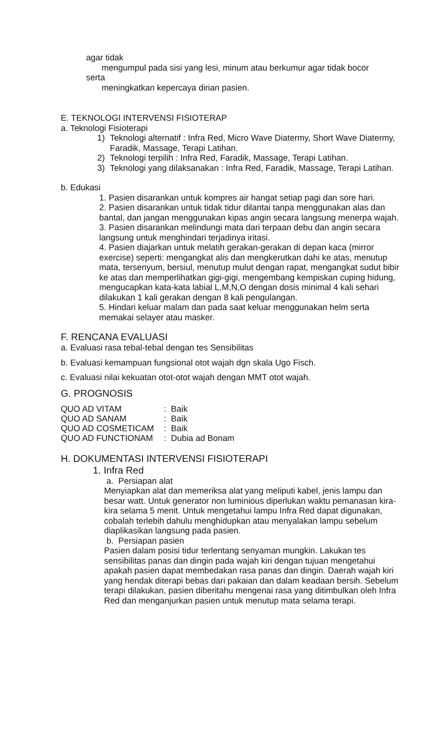agar tidak
mengumpul pada sisi yang lesi, minum atau berkumur agar tidak bocor
serta
meningkatkan kepercaya dirian pasien.
E. TEKNOLOGI INTERVENSI FISIOTERAP
a. Teknologi Fisioterapi
1) Teknologi alternatif : Infra Red, Micro Wave Diatermy, Short Wave Diatermy, Faradik, Massage, Terapi Latihan.
2) Teknologi terpilih : Infra Red, Faradik, Massage, Terapi Latihan.
3) Teknologi yang dilaksanakan : Infra Red, Faradik, Massage, Terapi Latihan.
b. Edukasi
1. Pasien disarankan untuk kompres air hangat setiap pagi dan sore hari.
2. Pasien disarankan untuk tidak tidur dilantai tanpa menggunakan alas dan bantal, dan jangan menggunakan kipas angin secara langsung menerpa wajah.
3. Pasien disarankan melindungi mata dari terpaan debu dan angin secara langsung untuk menghindari terjadinya iritasi.
4. Pasien diajarkan untuk melatih gerakan-gerakan di depan kaca (mirror exercise) seperti: mengangkat alis dan mengkerutkan dahi ke atas, menutup mata, tersenyum, bersiul, menutup mulut dengan rapat, mengangkat sudut bibir ke atas dan memperlihatkan gigi-gigi, mengembang kempiskan cuping hidung, mengucapkan kata-kata labial L,M,N,O dengan dosis minimal 4 kali sehari dilakukan 1 kali gerakan dengan 8 kali pengulangan.
5. Hindari keluar malam dan pada saat keluar menggunakan helm serta memakai selayer atau masker.
F. RENCANA EVALUASI
a. Evaluasi rasa tebal-tebal dengan tes Sensibilitas
b. Evaluasi kemampuan fungsional otot wajah dgn skala Ugo Fisch.
c. Evaluasi nilai kekuatan otot-otot wajah dengan MMT otot wajah.
G. PROGNOSIS
| QUO AD VITAM | : Baik |
| QUO AD SANAM | : Baik |
| QUO AD COSMETICAM | : Baik |
| QUO AD FUNCTIONAM | : Dubia ad Bonam |
H. DOKUMENTASI INTERVENSI FISIOTERAPI
1. Infra Red
a. Persiapan alat
Menyiapkan alat dan memeriksa alat yang meliputi kabel, jenis lampu dan besar watt. Untuk generator non luminious diperlukan waktu pemanasan kira-kira selama 5 menit. Untuk mengetahui lampu Infra Red dapat digunakan, cobalah terlebih dahulu menghidupkan atau menyalakan lampu sebelum diaplikasikan langsung pada pasien.
b. Persiapan pasien
Pasien dalam posisi tidur terlentang senyaman mungkin. Lakukan tes sensibilitas panas dan dingin pada wajah kiri dengan tujuan mengetahui apakah pasien dapat membedakan rasa panas dan dingin. Daerah wajah kiri yang hendak diterapi bebas dari pakaian dan dalam keadaan bersih. Sebelum terapi dilakukan, pasien diberitahu mengenai rasa yang ditimbulkan oleh Infra Red dan menganjurkan pasien untuk menutup mata selama terapi.